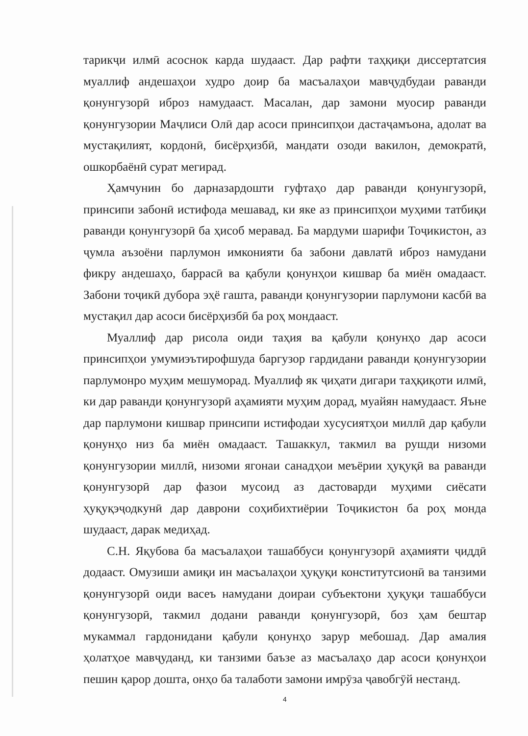тарикҷи илмӣ асоснок карда шудааст. Дар рафти таҳқиқи диссертатсия муаллиф андешаҳои худро доир ба масъалаҳои мавҷудбудаи раванди қонунгузорӣ иброз намудааст. Масалан, дар замони муосир раванди қонунгузории Маҷлиси Олӣ дар асоси принсипҳои дастаҷамъона, адолат ва мустақилият, кордонӣ, бисёрҳизбӣ, мандати озоди вакилон, демократӣ, ошкорбаёнӣ сурат мегирад.
Ҳамчунин бо дарназардошти гуфтаҳо дар раванди қонунгузорӣ, принсипи забонӣ истифода мешавад, ки яке аз принсипҳои муҳими татбиқи раванди қонунгузорӣ ба ҳисоб меравад. Ба мардуми шарифи Тоҷикистон, аз ҷумла аъзоёни парлумон имконияти ба забони давлатӣ иброз намудани фикру андешаҳо, баррасӣ ва қабули қонунҳои кишвар ба миён омадааст. Забони тоҷикӣ дубора эҳё гашта, раванди қонунгузории парлумони касбӣ ва мустақил дар асоси бисёрҳизбӣ ба роҳ мондааст.
Муаллиф дар рисола оиди таҳия ва қабули қонунҳо дар асоси принсипҳои умумиэътирофшуда баргузор гардидани раванди қонунгузории парлумонро муҳим мешуморад. Муаллиф як ҷиҳати дигари таҳқиқоти илмӣ, ки дар раванди қонунгузорӣ аҳамияти муҳим дорад, муайян намудааст. Яъне дар парлумони кишвар принсипи истифодаи хусусиятҳои миллӣ дар қабули қонунҳо низ ба миён омадааст. Ташаккул, такмил ва рушди низоми қонунгузории миллӣ, низоми ягонаи санадҳои меъёрии ҳуқуқӣ ва раванди қонунгузорӣ дар фазои мусоид аз дастоварди муҳими сиёсати ҳуқуқэҷодкунӣ дар даврони соҳибихтиёрии Тоҷикистон ба роҳ монда шудааст, дарак медиҳад.
С.Н. Яқубова ба масъалаҳои ташаббуси қонунгузорӣ аҳамияти ҷиддӣ додааст. Омузиши амиқи ин масъалаҳои ҳуқуқи конститутсионӣ ва танзими қонунгузорӣ оиди васеъ намудани доираи субъектони ҳуқуқи ташаббуси қонунгузорӣ, такмил додани раванди қонунгузорӣ, боз ҳам бештар мукаммал гардонидани қабули қонунҳо зарур мебошад. Дар амалия ҳолатҳое мавҷуданд, ки танзими баъзе аз масъалаҳо дар асоси қонунҳои пешин қарор дошта, онҳо ба талаботи замони имрӯза ҷавобгӯй нестанд.
4